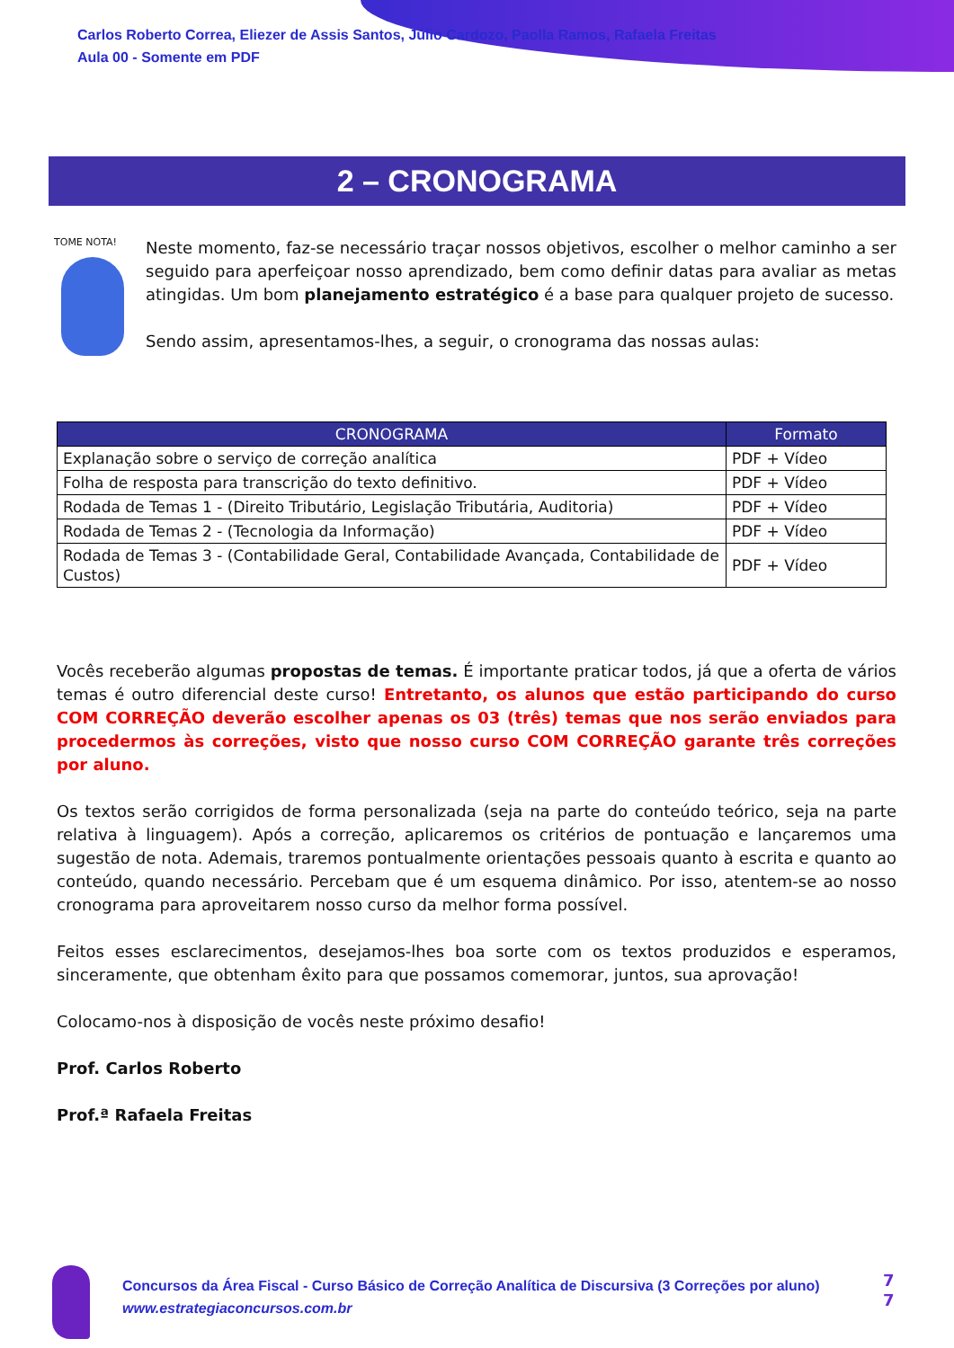Carlos Roberto Correa, Eliezer de Assis Santos, Júlio Cardozo, Paolla Ramos, Rafaela Freitas
Aula 00 - Somente em PDF
2 – CRONOGRAMA
TOME NOTA!
Neste momento, faz-se necessário traçar nossos objetivos, escolher o melhor caminho a ser seguido para aperfeiçoar nosso aprendizado, bem como definir datas para avaliar as metas atingidas. Um bom planejamento estratégico é a base para qualquer projeto de sucesso.
Sendo assim, apresentamos-lhes, a seguir, o cronograma das nossas aulas:
| CRONOGRAMA | Formato |
| --- | --- |
| Explanação sobre o serviço de correção analítica | PDF + Vídeo |
| Folha de resposta para transcrição do texto definitivo. | PDF + Vídeo |
| Rodada de Temas 1 - (Direito Tributário, Legislação Tributária, Auditoria) | PDF + Vídeo |
| Rodada de Temas 2 - (Tecnologia da Informação) | PDF + Vídeo |
| Rodada de Temas 3 - (Contabilidade Geral, Contabilidade Avançada, Contabilidade de Custos) | PDF + Vídeo |
Vocês receberão algumas propostas de temas. É importante praticar todos, já que a oferta de vários temas é outro diferencial deste curso! Entretanto, os alunos que estão participando do curso COM CORREÇÃO deverão escolher apenas os 03 (três) temas que nos serão enviados para procedermos às correções, visto que nosso curso COM CORREÇÃO garante três correções por aluno.
Os textos serão corrigidos de forma personalizada (seja na parte do conteúdo teórico, seja na parte relativa à linguagem). Após a correção, aplicaremos os critérios de pontuação e lançaremos uma sugestão de nota. Ademais, traremos pontualmente orientações pessoais quanto à escrita e quanto ao conteúdo, quando necessário. Percebam que é um esquema dinâmico. Por isso, atentem-se ao nosso cronograma para aproveitarem nosso curso da melhor forma possível.
Feitos esses esclarecimentos, desejamos-lhes boa sorte com os textos produzidos e esperamos, sinceramente, que obtenham êxito para que possamos comemorar, juntos, sua aprovação!
Colocamo-nos à disposição de vocês neste próximo desafio!
Prof. Carlos Roberto
Prof.ª Rafaela Freitas
Concursos da Área Fiscal - Curso Básico de Correção Analítica de Discursiva (3 Correções por aluno)
www.estrategiaconcursos.com.br
7
7